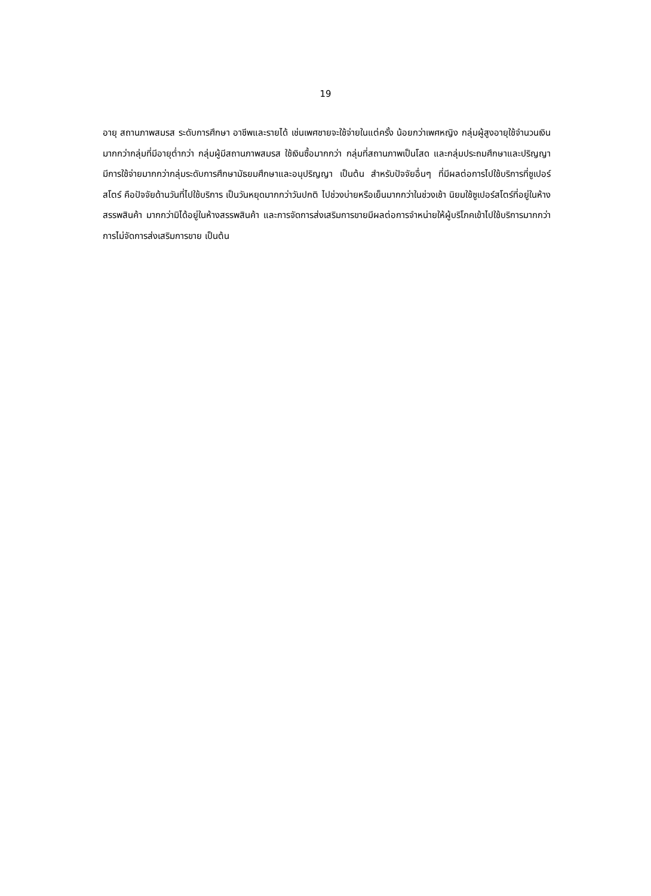19
อายุ สถานภาพสมรส ระดับการศึกษา อาชีพและรายได้ เช่นเพศชายจะใช้จ่ายในแต่ครั้ง น้อยกว่าเพศหญิง กลุ่มผู้สูงอายุใช้จำนวนเงินมากกว่ากลุ่มที่มีอายุต่ำกว่า กลุ่มผู้มีสถานภาพสมรส ใช้เงินซื้อมากกว่า กลุ่มที่สถานภาพเป็นโสด และกลุ่มประถมศึกษาและปริญญา มีการใช้จ่ายมากกว่ากลุ่มระดับการศึกษามัธยมศึกษาและอนุปริญญา เป็นต้น สำหรับปัจจัยอื่นๆ ที่มีผลต่อการไปใช้บริการที่ซูเปอร์สโตร์ คือปัจจัยด้านวันที่ไปใช้บริการ เป็นวันหยุดมากกว่าวันปกติ ไปช่วงบ่ายหรือเย็นมากกว่าในช่วงเช้า นิยมใช้ซูเปอร์สโตร์ที่อยู่ในห้างสรรพสินค้า มากกว่ามิได้อยู่ในห้างสรรพสินค้า และการจัดการส่งเสริมการขายมีผลต่อการจำหน่ายให้ผู้บริโภคเข้าไปใช้บริการมากกว่าการไม่จัดการส่งเสริมการขาย เป็นต้น